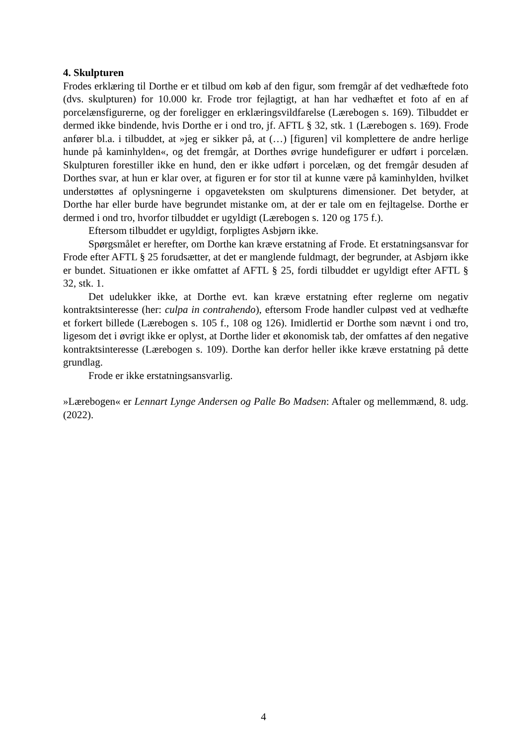4. Skulpturen
Frodes erklæring til Dorthe er et tilbud om køb af den figur, som fremgår af det vedhæftede foto (dvs. skulpturen) for 10.000 kr. Frode tror fejlagtigt, at han har vedhæftet et foto af en af porcelænsfigurerne, og der foreligger en erklæringsvildfarelse (Lærebogen s. 169). Tilbuddet er dermed ikke bindende, hvis Dorthe er i ond tro, jf. AFTL § 32, stk. 1 (Lærebogen s. 169). Frode anfører bl.a. i tilbuddet, at »jeg er sikker på, at (…) [figuren] vil komplettere de andre herlige hunde på kaminhylden«, og det fremgår, at Dorthes øvrige hundefigurer er udført i porcelæn. Skulpturen forestiller ikke en hund, den er ikke udført i porcelæn, og det fremgår desuden af Dorthes svar, at hun er klar over, at figuren er for stor til at kunne være på kaminhylden, hvilket understøttes af oplysningerne i opgaveteksten om skulpturens dimensioner. Det betyder, at Dorthe har eller burde have begrundet mistanke om, at der er tale om en fejltagelse. Dorthe er dermed i ond tro, hvorfor tilbuddet er ugyldigt (Lærebogen s. 120 og 175 f.).
Eftersom tilbuddet er ugyldigt, forpligtes Asbjørn ikke.
Spørgsmålet er herefter, om Dorthe kan kræve erstatning af Frode. Et erstatningsansvar for Frode efter AFTL § 25 forudsætter, at det er manglende fuldmagt, der begrunder, at Asbjørn ikke er bundet. Situationen er ikke omfattet af AFTL § 25, fordi tilbuddet er ugyldigt efter AFTL § 32, stk. 1.
Det udelukker ikke, at Dorthe evt. kan kræve erstatning efter reglerne om negativ kontraktsinteresse (her: culpa in contrahendo), eftersom Frode handler culpøst ved at vedhæfte et forkert billede (Lærebogen s. 105 f., 108 og 126). Imidlertid er Dorthe som nævnt i ond tro, ligesom det i øvrigt ikke er oplyst, at Dorthe lider et økonomisk tab, der omfattes af den negative kontraktsinteresse (Lærebogen s. 109). Dorthe kan derfor heller ikke kræve erstatning på dette grundlag.
Frode er ikke erstatningsansvarlig.
»Lærebogen« er Lennart Lynge Andersen og Palle Bo Madsen: Aftaler og mellemmænd, 8. udg. (2022).
4